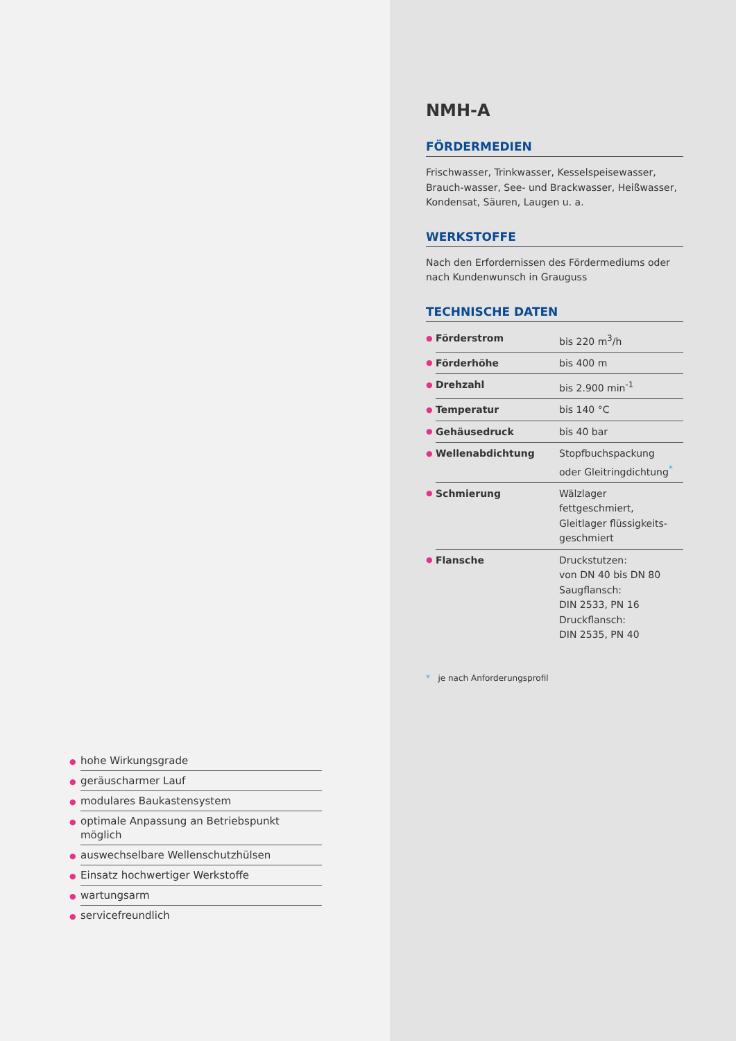● hohe Wirkungsgrade
● geräuscharmer Lauf
● modulares Baukastensystem
● optimale Anpassung an Betriebspunkt möglich
● auswechselbare Wellenschutzhülsen
● Einsatz hochwertiger Werkstoffe
● wartungsarm
● servicefreundlich
NMH-A
FÖRDERMEDIEN
Frischwasser, Trinkwasser, Kesselspeisewasser, Brauch-wasser, See- und Brackwasser, Heißwasser, Kondensat, Säuren, Laugen u. a.
WERKSTOFFE
Nach den Erfordernissen des Fördermediums oder nach Kundenwunsch in Grauguss
TECHNISCHE DATEN
| ● | Förderstrom | bis 220 m<sup>3</sup>/h |
| ● | Förderhöhe | bis 400 m |
| ● | Drehzahl | bis 2.900 min<sup>-1</sup> |
| ● | Temperatur | bis 140 °C |
| ● | Gehäusedruck | bis 40 bar |
| ● | Wellenabdichtung | Stopfbuchspackung oder Gleitringdichtung<sup>*</sup> |
| ● | Schmierung | Wälzlager fettgeschmiert, Gleitlager flüssigkeits- geschmiert |
| ● | Flansche | Druckstutzen: von DN 40 bis DN 80 Saugflansch: DIN 2533, PN 16 Druckflansch: DIN 2535, PN 40 |
* je nach Anforderungsprofil